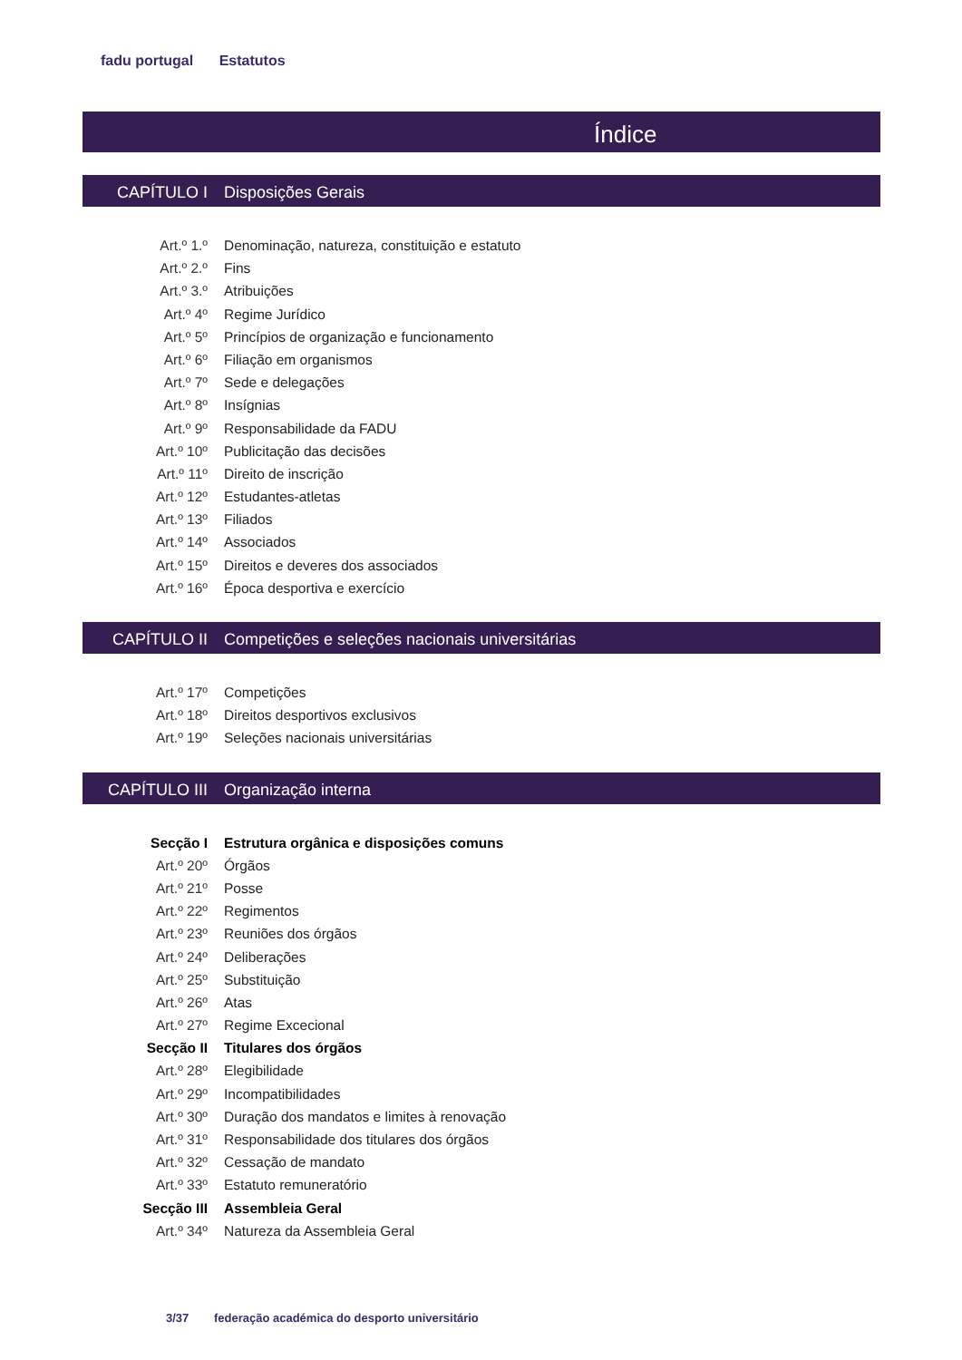fadu portugal Estatutos
Índice
CAPÍTULO I Disposições Gerais
Art.º 1.º Denominação, natureza, constituição e estatuto
Art.º 2.º Fins
Art.º 3.º Atribuições
Art.º 4º Regime Jurídico
Art.º 5º Princípios de organização e funcionamento
Art.º 6º Filiação em organismos
Art.º 7º Sede e delegações
Art.º 8º Insígnias
Art.º 9º Responsabilidade da FADU
Art.º 10º Publicitação das decisões
Art.º 11º Direito de inscrição
Art.º 12º Estudantes-atletas
Art.º 13º Filiados
Art.º 14º Associados
Art.º 15º Direitos e deveres dos associados
Art.º 16º Época desportiva e exercício
CAPÍTULO II Competições e seleções nacionais universitárias
Art.º 17º Competições
Art.º 18º Direitos desportivos exclusivos
Art.º 19º Seleções nacionais universitárias
CAPÍTULO III Organização interna
Secção I Estrutura orgânica e disposições comuns
Art.º 20º Órgãos
Art.º 21º Posse
Art.º 22º Regimentos
Art.º 23º Reuniões dos órgãos
Art.º 24º Deliberações
Art.º 25º Substituição
Art.º 26º Atas
Art.º 27º Regime Excecional
Secção II Titulares dos órgãos
Art.º 28º Elegibilidade
Art.º 29º Incompatibilidades
Art.º 30º Duração dos mandatos e limites à renovação
Art.º 31º Responsabilidade dos titulares dos órgãos
Art.º 32º Cessação de mandato
Art.º 33º Estatuto remuneratório
Secção III Assembleia Geral
Art.º 34º Natureza da Assembleia Geral
3/37 federação académica do desporto universitário